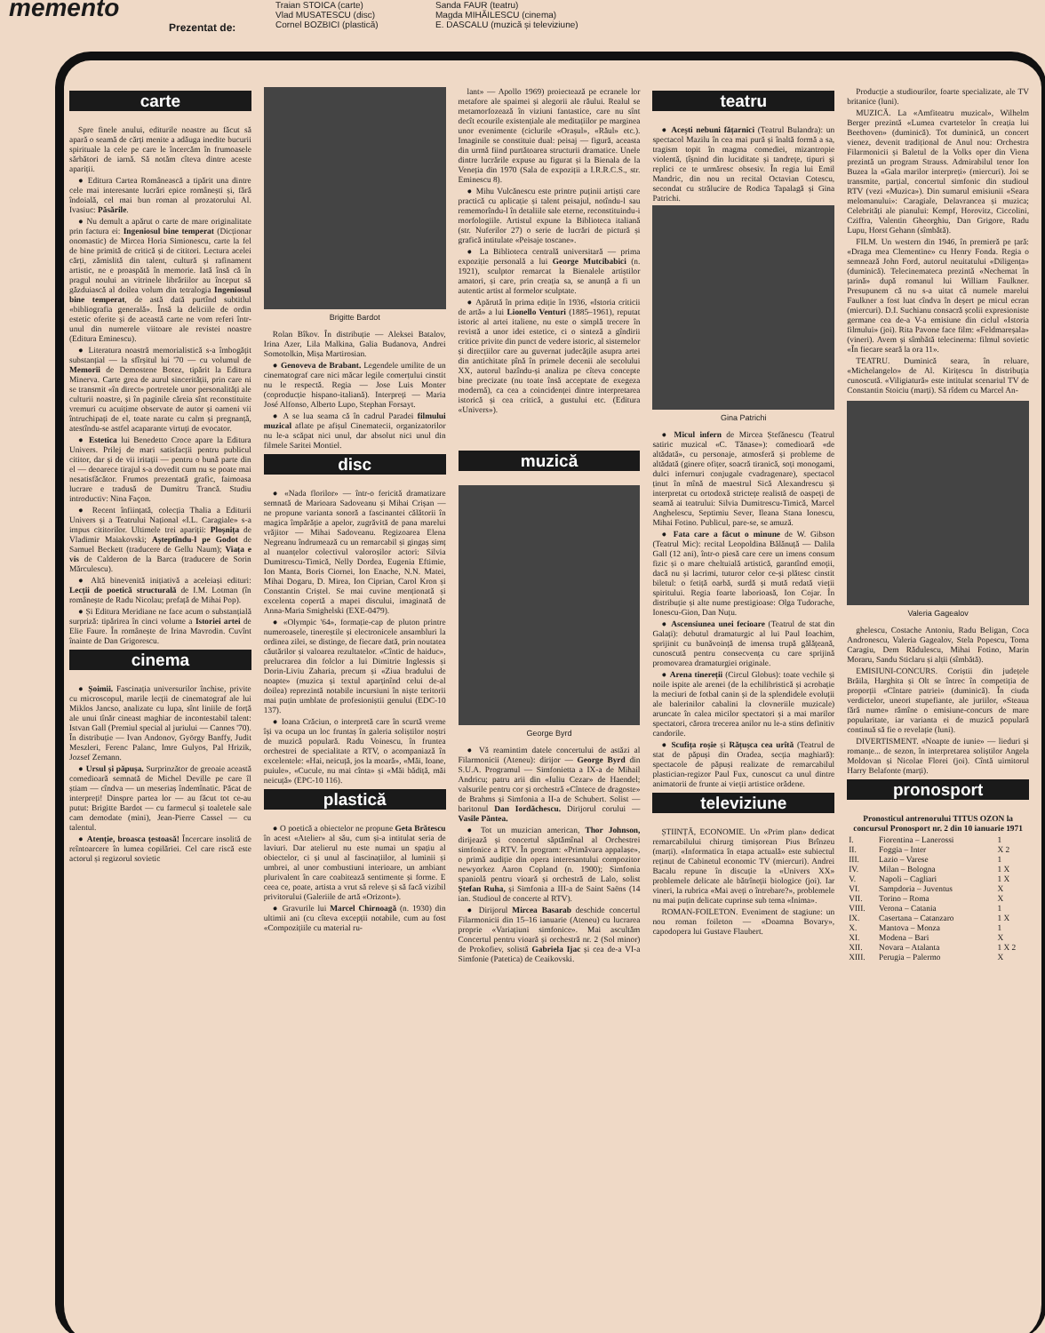memento
Prezentat de:
Traian STOICA (carte)
Vlad MUSATESCU (disc)
Cornel BOZBICI (plastică)
Sanda FAUR (teatru)
Magda MIHĂILESCU (cinema)
E. DASCALU (muzică și televiziune)
carte
Spre finele anului, editurile noastre au făcut să apară o seamă de cărți menite a adăuga inedite bucurii spirituale la cele pe care le încercăm în frumoasele sărbători de iarnă. Să notăm cîteva dintre aceste apariții.
● Editura Cartea Românească a tipărit una dintre cele mai interesante lucrări epice românești și, fără îndoială, cel mai bun roman al prozatorului Al. Ivasiuc: Păsările.
● Nu demult a apărut o carte de mare originalitate prin factura ei: Ingeniosul bine temperat (Dicționar onomastic) de Mircea Horia Simionescu, carte la fel de bine primită de critică și de cititori. Lectura acelei cărți, zămislită din talent, cultură și rafinament artistic, ne e proaspătă în memorie. Iată însă că în pragul noului an vitrinele librăriilor au început să găzduiască al doilea volum din tetralogia Ingeniosul bine temperat, de astă dată purtînd subtitlul «bibliografia generală». Însă la deliciile de ordin estetic oferite și de această carte ne vom referi într-unul din numerele viitoare ale revistei noastre (Editura Eminescu).
● Literatura noastră memorialistică s-a îmbogățit substanțial — la sfîrșitul lui '70 — cu volumul de Memorii de Demostene Botez, tipărit la Editura Minerva. Carte grea de aurul sincerității, prin care ni se transmit «în direct» portretele unor personalități ale culturii noastre, și în paginile căreia sînt reconstituite vremuri cu acuițime observate de autor și oameni vii întruchipați de el, toate narate cu calm și pregnanță, atestîndu-se astfel acaparante virtuți de evocator.
● Estetica lui Benedetto Croce apare la Editura Univers. Prilej de mari satisfacții pentru publicul cititor, dar și de vii iritații — pentru o bună parte din el — deoarece tirajul s-a dovedit cum nu se poate mai nesatisfăcător. Frumos prezentată grafic, faimoasa lucrare e tradusă de Dumitru Trancă. Studiu introductiv: Nina Façon.
● Recent înființată, colecția Thalia a Editurii Univers și a Teatrului Național «I.L. Caragiale» s-a impus cititorilor. Ultimele trei apariții: Ploșnița de Vladimir Maiakovski; Așteptîndu-l pe Godot de Samuel Beckett (traducere de Gellu Naum); Viața e vis de Calderon de la Barca (traducere de Sorin Mărculescu).
● Altă binevenită inițiativă a aceleiași edituri: Lecții de poetică structurală de I.M. Lotman (în românește de Radu Nicolau; prefață de Mihai Pop).
● Și Editura Meridiane ne face acum o substanțială surpriză: tipărirea în cinci volume a Istoriei artei de Elie Faure. În românește de Irina Mavrodin. Cuvînt înainte de Dan Grigorescu.
cinema
● Șoimii. Fascinația universurilor închise, privite cu microscopul, marile lecții de cinematograf ale lui Miklos Jancso, analizate cu lupa, sînt liniile de forță ale unui tînăr cineast maghiar de incontestabil talent: Istvan Gall (Premiul special al juriului — Cannes '70). În distribuție — Ivan Andonov, György Banffy, Judit Meszleri, Ferenc Palanc, Imre Gulyos, Pal Hrizik, Jozsef Zemann.
● Ursul și păpușa. Surprinzător de greoaie această comedioară semnată de Michel Deville pe care îl știam — cîndva — un meseriaș îndemînatic. Păcat de interpreți! Dinspre partea lor — au făcut tot ce-au putut: Brigitte Bardot — cu farmecul și toaletele sale cam demodate (mini), Jean-Pierre Cassel — cu talentul.
● Atenție, broasca țestoasă! Încercare insolită de reîntoarcere în lumea copilăriei. Cel care riscă este actorul și regizorul sovietic
Brigitte Bardot
Rolan Bîkov. În distribuție — Aleksei Batalov, Irina Azer, Lila Malkina, Galia Budanova, Andrei Somotolkin, Mișa Martirosian.
● Genoveva de Brabant. Legendele umilite de un cinematograf care nici măcar legile comerțului cinstit nu le respectă. Regia — Jose Luis Monter (coproducție hispano-italiană). Interpreți — Maria José Alfonso, Alberto Lupo, Stephan Forsayt.
● A se lua seama că în cadrul Paradei filmului muzical aflate pe afișul Cinematecii, organizatorilor nu le-a scăpat nici unul, dar absolut nici unul din filmele Saritei Montiel.
disc
● «Nada florilor» — într-o fericită dramatizare semnată de Marioara Sadoveanu și Mihai Crișan — ne propune varianta sonoră a fascinantei călătorii în magica împărăție a apelor, zugrăvită de pana marelui vrăjitor — Mihai Sadoveanu. Regizoarea Elena Negreanu îndrumează cu un remarcabil și gingaș simț al nuanțelor colectivul valoroșilor actori: Silvia Dumitrescu-Timică, Nelly Dordea, Eugenia Eftimie, Ion Manta, Boris Ciornei, Ion Enache, N.N. Matei, Mihai Dogaru, D. Mirea, Ion Ciprian, Carol Kron și Constantin Criștel. Se mai cuvine menționată și excelenta copertă a mapei discului, imaginată de Anna-Maria Smighelski (EXE-0479).
● «Olympic '64», formație-cap de pluton printre numeroasele, tinereștile și electronicele ansambluri la ordinea zilei, se distinge, de fiecare dată, prin noutatea căutărilor și valoarea rezultatelor. «Cîntic de haiduc», prelucrarea din folclor a lui Dimitrie Inglessis și Dorin-Liviu Zaharia, precum și «Ziua bradului de noapte» (muzica și textul aparținînd celui de-al doilea) reprezintă notabile incursiuni în niște teritorii mai puțin umblate de profesioniștii genului (EDC-10 137).
● Ioana Crăciun, o interpretă care în scurtă vreme își va ocupa un loc fruntaș în galeria soliștilor noștri de muzică populară. Radu Voinescu, în fruntea orchestrei de specialitate a RTV, o acompaniază în excelentele: «Hai, neicuță, jos la moară», «Măi, Ioane, puiule», «Cucule, nu mai cînta» și «Măi bădiță, măi neicuță» (EPC-10 116).
plastică
● O poetică a obiectelor ne propune Geta Brătescu în acest «Atelier» al său, cum și-a intitulat seria de laviuri. Dar atelierul nu este numai un spațiu al obiectelor, ci și unul al fascinațiilor, al luminii și umbrei, al unor combustiuni interioare, un ambiant plurivalent în care coabitează sentimente și forme. E ceea ce, poate, artista a vrut să releve și să facă vizibil privitorului (Galeriile de artă «Orizont»).
● Gravurile lui Marcel Chirnoagă (n. 1930) din ultimii ani (cu cîteva excepții notabile, cum au fost «Compozițiile cu material ru-
lant» — Apollo 1969) proiectează pe ecranele lor metafore ale spaimei și alegorii ale răului. Realul se metamorfozează în viziuni fantastice, care nu sînt decît ecourile existențiale ale meditațiilor pe marginea unor evenimente (ciclurile «Orașul», «Răul» etc.). Imaginile se constituie dual: peisaj — figură, aceasta din urmă fiind purtătoarea structurii dramatice. Unele dintre lucrările expuse au figurat și la Bienala de la Veneția din 1970 (Sala de expoziții a I.R.R.C.S., str. Eminescu 8).
● Mihu Vulcănescu este printre puținii artiști care practică cu aplicație și talent peisajul, notîndu-l sau rememorîndu-l în detaliile sale eterne, reconstituindu-i morfologiile. Artistul expune la Biblioteca italiană (str. Nuferilor 27) o serie de lucrări de pictură și grafică intitulate «Peisaje toscane».
● La Biblioteca centrală universitară — prima expoziție personală a lui George Mutcibabici (n. 1921), sculptor remarcat la Bienalele artiștilor amatori, și care, prin creația sa, se anunță a fi un autentic artist al formelor sculptate.
● Apărută în prima ediție în 1936, «Istoria criticii de artă» a lui Lionello Venturi (1885–1961), reputat istoric al artei italiene, nu este o simplă trecere în revistă a unor idei estetice, ci o sinteză a gîndirii critice privite din punct de vedere istoric, al sistemelor și direcțiilor care au guvernat judecățile asupra artei din antichitate pînă în primele decenii ale secolului XX, autorul bazîndu-și analiza pe cîteva concepte bine precizate (nu toate însă acceptate de exegeza modernă), ca cea a coincidenței dintre interpretarea istorică și cea critică, a gustului etc. (Editura «Univers»).
muzică
George Byrd
● Vă reamintim datele concertului de astăzi al Filarmonicii (Ateneu): dirijor — George Byrd din S.U.A. Programul — Simfonietta a IX-a de Mihail Andricu; patru arii din «Iuliu Cezar» de Haendel; valsurile pentru cor și orchestră «Cîntece de dragoste» de Brahms și Simfonia a II-a de Schubert. Solist — baritonul Dan Iordăchescu. Dirijorul corului — Vasile Păntea.
● Tot un muzician american, Thor Johnson, dirijează și concertul săptămînal al Orchestrei simfonice a RTV. În program: «Primăvara appalașe», o primă audiție din opera interesantului compozitor newyorkez Aaron Copland (n. 1900); Simfonia spaniolă pentru vioară și orchestră de Lalo, solist Ștefan Ruha, și Simfonia a III-a de Saint Saëns (14 ian. Studioul de concerte al RTV).
● Dirijorul Mircea Basarab deschide concertul Filarmonicii din 15–16 ianuarie (Ateneu) cu lucrarea proprie «Variațiuni simfonice». Mai ascultăm Concertul pentru vioară și orchestră nr. 2 (Sol minor) de Prokofiev, solistă Gabriela Ijac și cea de-a VI-a Simfonie (Patetica) de Ceaikovski.
teatru
● Acești nebuni fățarnici (Teatrul Bulandra): un spectacol Mazilu în cea mai pură și înaltă formă a sa, tragism topit în magma comediei, mizantropie violentă, țîșnind din luciditate și tandrețe, tipuri și replici ce te urmăresc obsesiv. În regia lui Emil Mandric, din nou un recital Octavian Cotescu, secondat cu strălucire de Rodica Tapalagă și Gina Patrichi.
Gina Patrichi
● Micul infern de Mircea Ștefănescu (Teatrul satiric muzical «C. Tănase»): comedioară «de altădată», cu personaje, atmosferă și probleme de altădată (ginere ofițer, soacră tiranică, soți monogami, dulci infernuri conjugale cvadragenare), spectacol ținut în mînă de maestrul Sică Alexandrescu și interpretat cu ortodoxă strictețe realistă de oaspeți de seamă ai teatrului: Silvia Dumitrescu-Timică, Marcel Anghelescu, Septimiu Sever, Ileana Stana Ionescu, Mihai Fotino. Publicul, pare-se, se amuză.
● Fata care a făcut o minune de W. Gibson (Teatrul Mic): recital Leopoldina Bălănuță — Dalila Gall (12 ani), într-o piesă care cere un imens consum fizic și o mare cheltuială artistică, garantînd emoții, dacă nu și lacrimi, tuturor celor ce-și plătesc cinstit biletul: o fetiță oarbă, surdă și mută redată vieții spiritului. Regia foarte laborioasă, Ion Cojar. În distribuție și alte nume prestigioase: Olga Tudorache, Ionescu-Gion, Dan Nuțu.
● Ascensiunea unei fecioare (Teatrul de stat din Galați): debutul dramaturgic al lui Paul Ioachim, sprijinit cu bunăvoință de imensa trupă gălățeană, cunoscută pentru consecvența cu care sprijină promovarea dramaturgiei originale.
● Arena tinereții (Circul Globus): toate vechile și noile ispite ale arenei (de la echilibristică și acrobație la meciuri de fotbal canin și de la splendidele evoluții ale balerinilor cabalini la clovneriile muzicale) aruncate în calea micilor spectatori și a mai marilor spectatori, cărora trecerea anilor nu le-a stins definitiv candorile.
● Scufița roșie și Rățușca cea urîtă (Teatrul de stat de păpuși din Oradea, secția maghiară): spectacole de păpuși realizate de remarcabilul plastician-regizor Paul Fux, cunoscut ca unul dintre animatorii de frunte ai vieții artistice orădene.
televiziune
ȘTIINȚĂ, ECONOMIE. Un «Prim plan» dedicat remarcabilului chirurg timișorean Pius Brînzeu (marți). «Informatica în etapa actuală» este subiectul reținut de Cabinetul economic TV (miercuri). Andrei Bacalu repune în discuție la «Univers XX» problemele delicate ale bătrîneții biologice (joi). Iar vineri, la rubrica «Mai aveți o întrebare?», problemele nu mai puțin delicate cuprinse sub tema «Inima».
ROMAN-FOILETON. Eveniment de stagiune: un nou roman foileton — «Doamna Bovary», capodopera lui Gustave Flaubert.
Producție a studiourilor, foarte specializate, ale TV britanice (luni).
MUZICĂ. La «Amfiteatru muzical», Wilhelm Berger prezintă «Lumea cvartetelor în creația lui Beethoven» (duminică). Tot duminică, un concert vienez, devenit tradițional de Anul nou: Orchestra Filarmonicii și Baletul de la Volks oper din Viena prezintă un program Strauss. Admirabilul tenor Ion Buzea la «Gala marilor interpreți» (miercuri). Joi se transmite, parțial, concertul simfonic din studioul RTV (vezi «Muzica»). Din sumarul emisiunii «Seara melomanului»: Caragiale, Delavrancea și muzica; Celebrități ale pianului: Kempf, Horovitz, Ciccolini, Cziffra, Valentin Gheorghiu, Dan Grigore, Radu Lupu, Horst Gehann (sîmbătă).
FILM. Un western din 1946, în premieră pe țară: «Draga mea Clementine» cu Henry Fonda. Regia o semnează John Ford, autorul neuitatului «Diligența» (duminică). Telecinemateca prezintă «Nechemat în țarină» după romanul lui William Faulkner. Presupunem că nu s-a uitat că numele marelui Faulkner a fost luat cîndva în deșert pe micul ecran (miercuri). D.I. Suchianu consacră școlii expresioniste germane cea de-a V-a emisiune din ciclul «Istoria filmului» (joi). Rita Pavone face film: «Feldmareșala» (vineri). Avem și sîmbătă telecinema: filmul sovietic «În fiecare seară la ora 11».
TEATRU. Duminică seara, în reluare, «Michelangelo» de Al. Kirițescu în distribuția cunoscută. «Viligiatură» este intitulat scenariul TV de Constantin Stoiciu (marți). Să rîdem cu Marcel An-
Valeria Gagealov
ghelescu, Costache Antoniu, Radu Beligan, Coca Andronescu, Valeria Gagealov, Stela Popescu, Toma Caragiu, Dem Rădulescu, Mihai Fotino, Marin Moraru, Sandu Sticlaru și alții (sîmbătă).
EMISIUNI-CONCURS. Coriștii din județele Brăila, Harghita și Olt se întrec în competiția de proporții «Cîntare patriei» (duminică). În ciuda verdictelor, uneori stupefiante, ale juriilor, «Steaua fără nume» rămîne o emisiune-concurs de mare popularitate, iar varianta ei de muzică populară continuă să fie o revelație (luni).
DIVERTISMENT. «Noapte de iunie» — lieduri și romanțe... de sezon, în interpretarea soliștilor Angela Moldovan și Nicolae Florei (joi). Cîntă uimitorul Harry Belafonte (marți).
pronosport
Pronosticul antrenorului TITUS OZON la concursul Pronosport nr. 2 din 10 ianuarie 1971
| I. | Fiorentina – Lanerossi | 1 |
| II. | Foggia – Inter | X 2 |
| III. | Lazio – Varese | 1 |
| IV. | Milan – Bologna | 1 X |
| V. | Napoli – Cagliari | 1 X |
| VI. | Sampdoria – Juventus | X |
| VII. | Torino – Roma | X |
| VIII. | Verona – Catania | 1 |
| IX. | Casertana – Catanzaro | 1 X |
| X. | Mantova – Monza | 1 |
| XI. | Modena – Bari | X |
| XII. | Novara – Atalanta | 1 X 2 |
| XIII. | Perugia – Palermo | X |